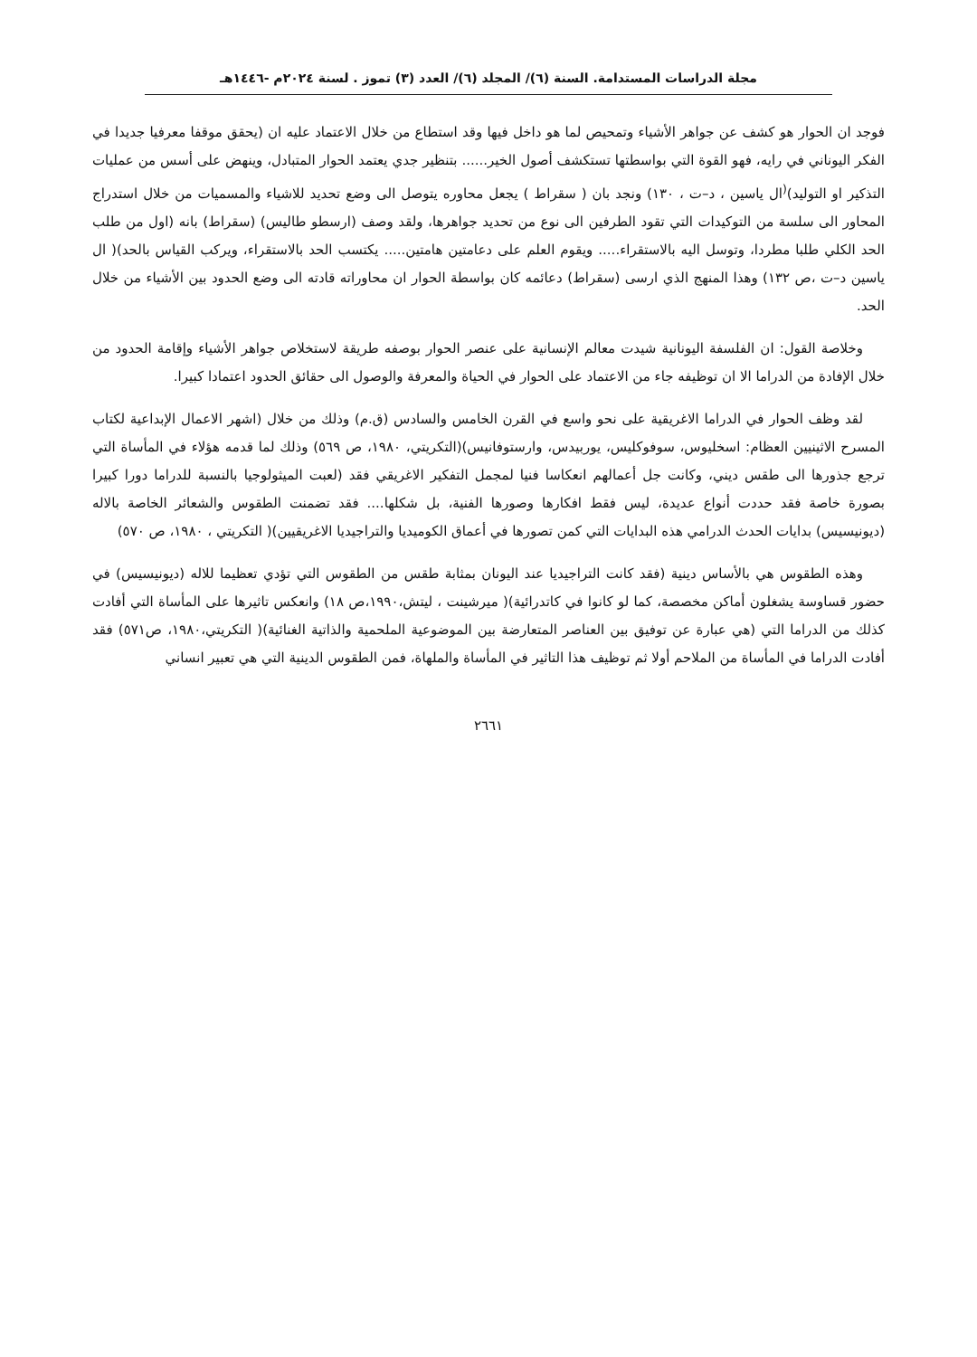مجلة الدراسات المستدامة. السنة (٦)/ المجلد (٦)/ العدد (٣) تموز . لسنة ٢٠٢٤م -١٤٤٦هـ
فوجد ان الحوار هو كشف عن جواهر الأشياء وتمحيص لما هو داخل فيها وقد استطاع من خلال الاعتماد عليه ان (يحقق موقفا معرفيا جديدا في الفكر اليوناني في رايه، فهو القوة التي بواسطتها تستكشف أصول الخير...... بتنظير جدي يعتمد الحوار المتبادل، وينهض على أسس من عمليات التذكير او التوليد)<sup>(</sup>ال ياسين ، د–ت ، ١٣٠) ونجد بان ( سقراط ) يجعل محاوره يتوصل الى وضع تحديد للاشياء والمسميات من خلال استدراج المحاور الى سلسة من التوكيدات التي تقود الطرفين الى نوع من تحديد جواهرها، ولقد وصف (ارسطو طاليس) (سقراط) بانه (اول من طلب الحد الكلي طلبا مطردا، وتوسل اليه بالاستقراء..... ويقوم العلم على دعامتين هامتين..... يكتسب الحد بالاستقراء، ويركب القياس بالحد)( ال ياسين د–ت ،ص ١٣٢) وهذا المنهج الذي ارسى (سقراط) دعائمه كان بواسطة الحوار ان محاوراته قادته الى وضع الحدود بين الأشياء من خلال الحد.
وخلاصة القول: ان الفلسفة اليونانية شيدت معالم الإنسانية على عنصر الحوار بوصفه طريقة لاستخلاص جواهر الأشياء وإقامة الحدود من خلال الإفادة من الدراما الا ان توظيفه جاء من الاعتماد على الحوار في الحياة والمعرفة والوصول الى حقائق الحدود اعتمادا كبيرا.
لقد وظف الحوار في الدراما الاغريقية على نحو واسع في القرن الخامس والسادس (ق.م) وذلك من خلال (اشهر الاعمال الإبداعية لكتاب المسرح الاثينيين العظام: اسخليوس، سوفوكليس، يوربيدس، وارستوفانيس)(التكريتي، ١٩٨٠، ص ٥٦٩) وذلك لما قدمه هؤلاء في المأساة التي ترجع جذورها الى طقس ديني، وكانت جل أعمالهم انعكاسا فنيا لمجمل التفكير الاغريقي فقد (لعبت الميثولوجيا بالنسبة للدراما دورا كبيرا بصورة خاصة فقد حددت أنواع عديدة، ليس فقط افكارها وصورها الفنية، بل شكلها.... فقد تضمنت الطقوس والشعائر الخاصة بالاله (ديونيسيس) بدايات الحدث الدرامي هذه البدايات التي كمن تصورها في أعماق الكوميديا والتراجيديا الاغريقيين)( التكريتي ، ١٩٨٠، ص ٥٧٠)
وهذه الطقوس هي بالأساس دينية (فقد كانت التراجيديا عند اليونان بمثابة طقس من الطقوس التي تؤدي تعظيما للاله (ديونيسيس) في حضور قساوسة يشغلون أماكن مخصصة، كما لو كانوا في كاتدرائية)( ميرشينت ، ليتش،١٩٩٠،ص ١٨) وانعكس تاثيرها على المأساة التي أفادت كذلك من الدراما التي (هي عبارة عن توفيق بين العناصر المتعارضة بين الموضوعية الملحمية والذاتية الغنائية)( التكريتي،١٩٨٠، ص٥٧١) فقد أفادت الدراما في المأساة من الملاحم أولا ثم توظيف هذا التاثير في المأساة والملهاة، فمن الطقوس الدينية التي هي تعبير انساني
٢٦٦١